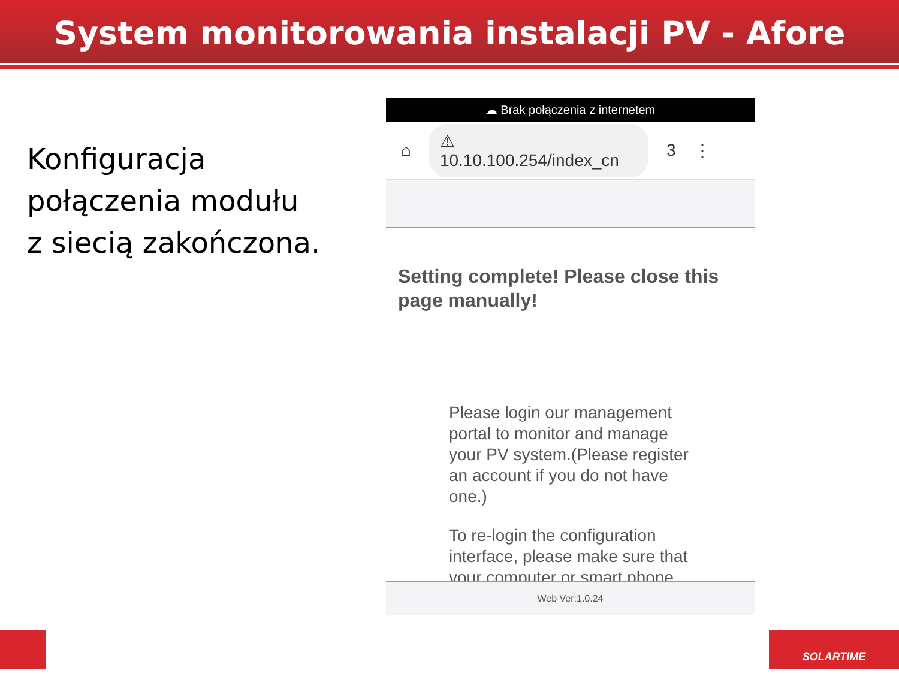System monitorowania instalacji PV - Afore
Konfiguracja
połączenia modułu
z siecią zakończona.
☁ Brak połączenia z internetem
⌂ ⚠ 10.10.100.254/index_cn 3 ⋮
Setting complete! Please close this page manually!
Please login our management portal to monitor and manage your PV system.(Please register an account if you do not have one.)
To re-login the configuration interface, please make sure that your computer or smart phone
Web Ver:1.0.24
SOLARTIME